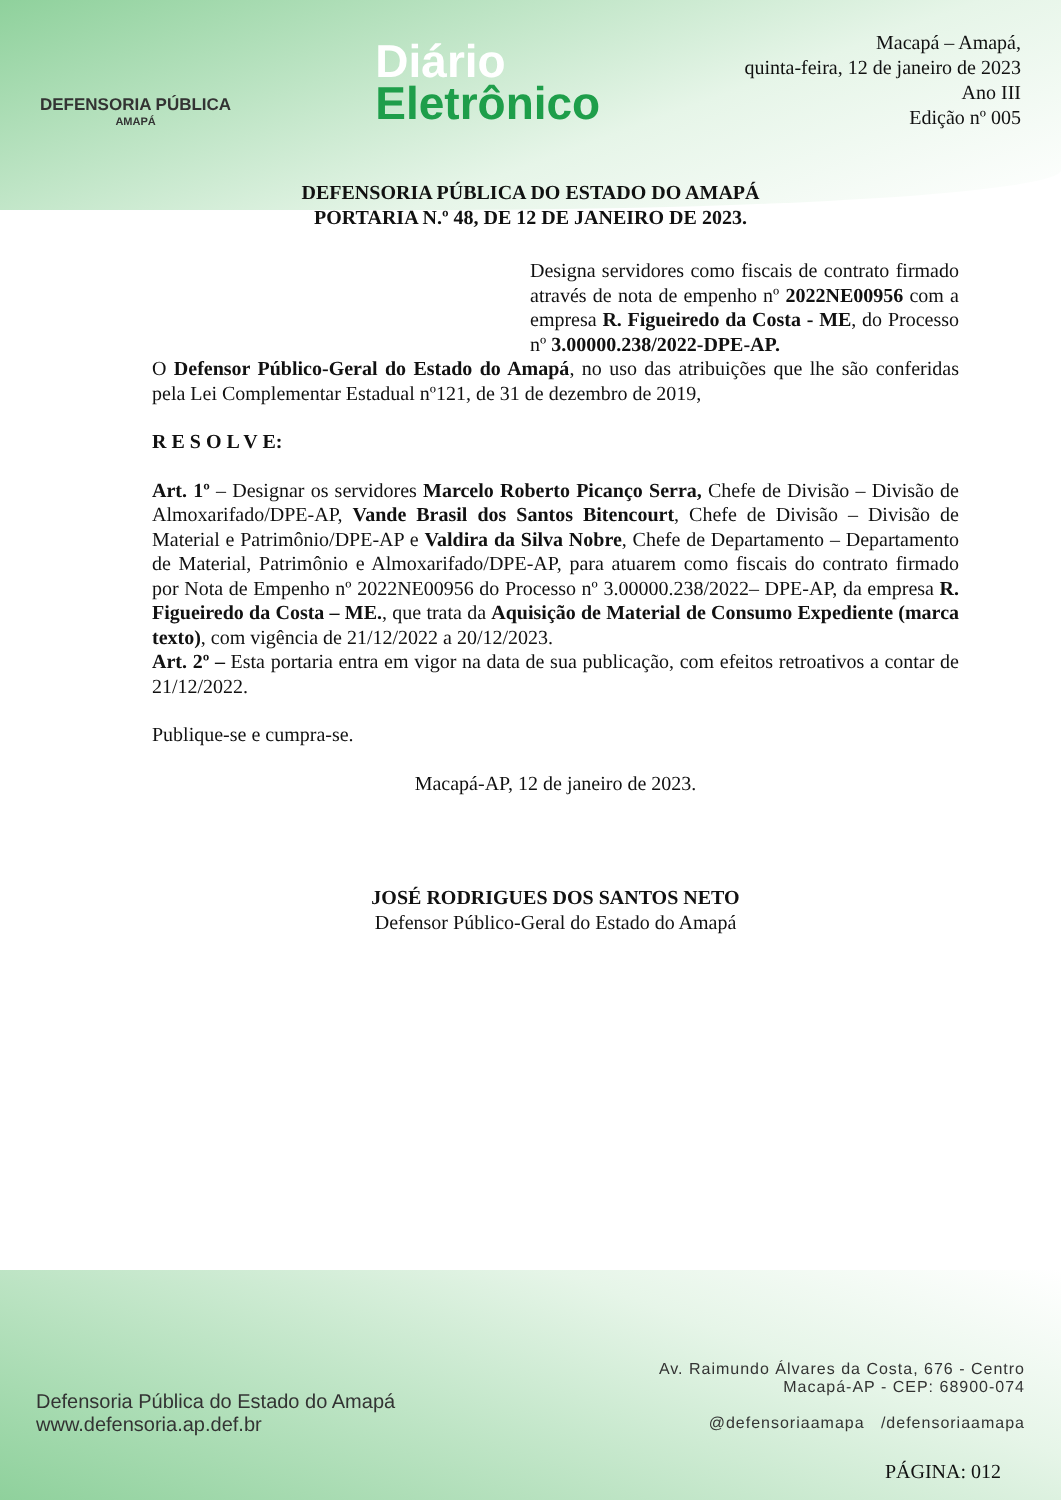DEFENSORIA PÚBLICA
AMAPÁ
Diário
Eletrônico
Macapá – Amapá,
quinta-feira, 12 de janeiro de 2023
Ano III
Edição nº 005
DEFENSORIA PÚBLICA DO ESTADO DO AMAPÁ
PORTARIA N.º 48, DE 12 DE JANEIRO DE 2023.
Designa servidores como fiscais de contrato firmado através de nota de empenho nº 2022NE00956 com a empresa R. Figueiredo da Costa - ME, do Processo nº 3.00000.238/2022-DPE-AP.
O Defensor Público-Geral do Estado do Amapá, no uso das atribuições que lhe são conferidas pela Lei Complementar Estadual nº121, de 31 de dezembro de 2019,
R E S O L V E:
Art. 1º – Designar os servidores Marcelo Roberto Picanço Serra, Chefe de Divisão – Divisão de Almoxarifado/DPE-AP, Vande Brasil dos Santos Bitencourt, Chefe de Divisão – Divisão de Material e Patrimônio/DPE-AP e Valdira da Silva Nobre, Chefe de Departamento – Departamento de Material, Patrimônio e Almoxarifado/DPE-AP, para atuarem como fiscais do contrato firmado por Nota de Empenho nº 2022NE00956 do Processo nº 3.00000.238/2022– DPE-AP, da empresa R. Figueiredo da Costa – ME., que trata da Aquisição de Material de Consumo Expediente (marca texto), com vigência de 21/12/2022 a 20/12/2023.
Art. 2º – Esta portaria entra em vigor na data de sua publicação, com efeitos retroativos a contar de 21/12/2022.
Publique-se e cumpra-se.
Macapá-AP, 12 de janeiro de 2023.
JOSÉ RODRIGUES DOS SANTOS NETO
Defensor Público-Geral do Estado do Amapá
Defensoria Pública do Estado do Amapá
www.defensoria.ap.def.br
Av. Raimundo Álvares da Costa, 676 - Centro
Macapá-AP - CEP: 68900-074
@defensoriaamapa /defensoriaamapa
PÁGINA: 012